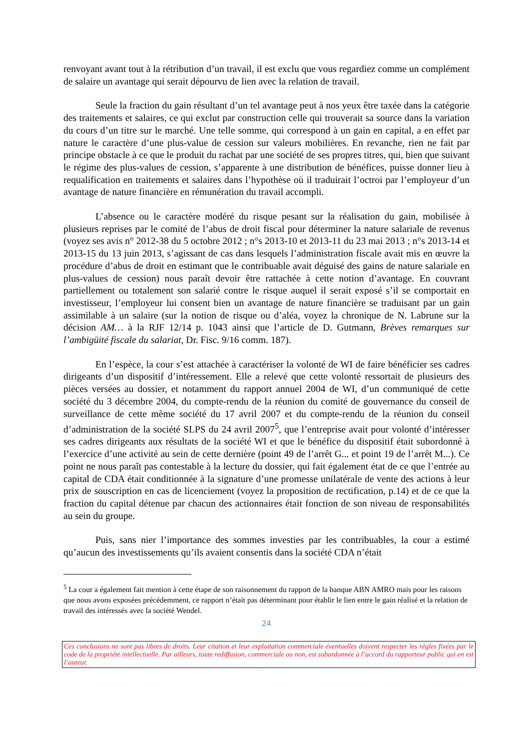renvoyant avant tout à la rétribution d’un travail, il est exclu que vous regardiez comme un complément de salaire un avantage qui serait dépourvu de lien avec la relation de travail.
Seule la fraction du gain résultant d’un tel avantage peut à nos yeux être taxée dans la catégorie des traitements et salaires, ce qui exclut par construction celle qui trouverait sa source dans la variation du cours d’un titre sur le marché. Une telle somme, qui correspond à un gain en capital, a en effet par nature le caractère d’une plus-value de cession sur valeurs mobilières. En revanche, rien ne fait par principe obstacle à ce que le produit du rachat par une société de ses propres titres, qui, bien que suivant le régime des plus-values de cession, s’apparente à une distribution de bénéfices, puisse donner lieu à requalification en traitements et salaires dans l’hypothèse où il traduirait l’octroi par l’employeur d’un avantage de nature financière en rémunération du travail accompli.
L’absence ou le caractère modéré du risque pesant sur la réalisation du gain, mobilisée à plusieurs reprises par le comité de l’abus de droit fiscal pour déterminer la nature salariale de revenus (voyez ses avis n° 2012-38 du 5 octobre 2012 ; n°s 2013-10 et 2013-11 du 23 mai 2013 ; n°s 2013-14 et 2013-15 du 13 juin 2013, s’agissant de cas dans lesquels l’administration fiscale avait mis en œuvre la procédure d’abus de droit en estimant que le contribuable avait déguisé des gains de nature salariale en plus-values de cession) nous paraît devoir être rattachée à cette notion d’avantage. En couvrant partiellement ou totalement son salarié contre le risque auquel il serait exposé s’il se comportait en investisseur, l’employeur lui consent bien un avantage de nature financière se traduisant par un gain assimilable à un salaire (sur la notion de risque ou d’aléa, voyez la chronique de N. Labrune sur la décision AM… à la RJF 12/14 p. 1043 ainsi que l’article de D. Gutmann, Brèves remarques sur l’ambigüité fiscale du salariat, Dr. Fisc. 9/16 comm. 187).
En l’espèce, la cour s’est attachée à caractériser la volonté de WI de faire bénéficier ses cadres dirigeants d’un dispositif d’intéressement. Elle a relevé que cette volonté ressortait de plusieurs des pièces versées au dossier, et notamment du rapport annuel 2004 de WI, d’un communiqué de cette société du 3 décembre 2004, du compte-rendu de la réunion du comité de gouvernance du conseil de surveillance de cette même société du 17 avril 2007 et du compte-rendu de la réunion du conseil d’administration de la société SLPS du 24 avril 2007<sup>5</sup>, que l’entreprise avait pour volonté d’intéresser ses cadres dirigeants aux résultats de la société WI et que le bénéfice du dispositif était subordonné à l’exercice d’une activité au sein de cette dernière (point 49 de l’arrêt G... et point 19 de l’arrêt M...). Ce point ne nous paraît pas contestable à la lecture du dossier, qui fait également état de ce que l’entrée au capital de CDA était conditionnée à la signature d’une promesse unilatérale de vente des actions à leur prix de souscription en cas de licenciement (voyez la proposition de rectification, p.14) et de ce que la fraction du capital détenue par chacun des actionnaires était fonction de son niveau de responsabilités au sein du groupe.
Puis, sans nier l’importance des sommes investies par les contribuables, la cour a estimé qu’aucun des investissements qu’ils avaient consentis dans la société CDA n’était
<sup>5</sup> La cour a également fait mention à cette étape de son raisonnement du rapport de la banque ABN AMRO mais pour les raisons que nous avons exposées précédemment, ce rapport n’était pas déterminant pour établir le lien entre le gain réalisé et la relation de travail des intéressés avec la société Wendel.
24
Ces conclusions ne sont pas libres de droits. Leur citation et leur exploitation commerciale éventuelles doivent respecter les règles fixées par le code de la propriété intellectuelle. Par ailleurs, toute rediffusion, commerciale ou non, est subordonnée à l’accord du rapporteur public qui en est l’auteur.